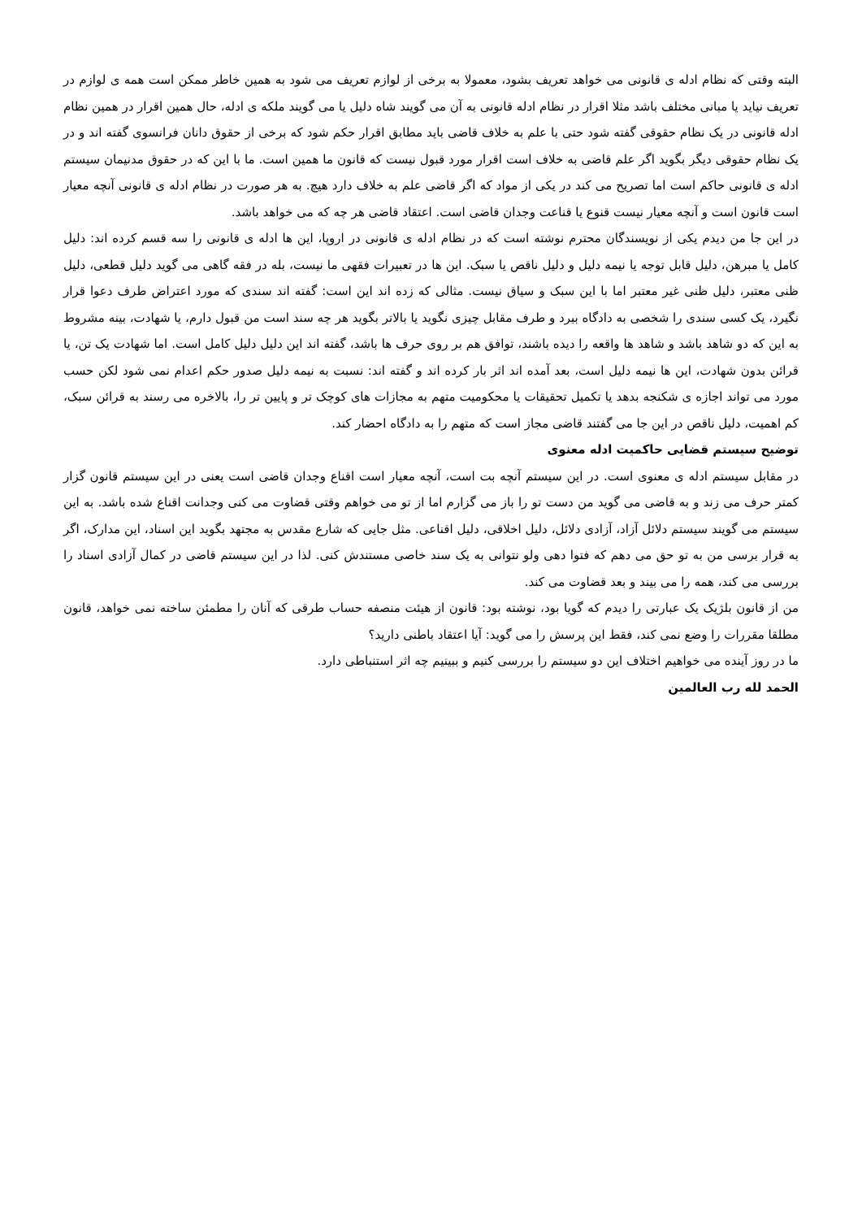البته وقتی که نظام ادله ی قانونی می خواهد تعریف بشود، معمولا به برخی از لوازم تعریف می شود به همین خاطر ممکن است همه ی لوازم در تعریف نیاید یا مبانی مختلف باشد مثلا اقرار در نظام ادله قانونی به آن می گویند شاه دلیل یا می گویند ملکه ی ادله، حال همین اقرار در همین نظام ادله قانونی در یک نظام حقوقی گفته شود حتی با علم به خلاف قاضی باید مطابق اقرار حکم شود که برخی از حقوق دانان فرانسوی گفته اند و در یک نظام حقوقی دیگر بگوید اگر علم قاضی به خلاف است اقرار مورد قبول نیست که قانون ما همین است. ما با این که در حقوق مدنیمان سیستم ادله ی قانونی حاکم است اما تصریح می کند در یکی از مواد که اگر قاضی علم به خلاف دارد هیچ. به هر صورت در نظام ادله ی قانونی آنچه معیار است قانون است و آنچه معیار نیست قنوع یا قناعت وجدان قاضی است. اعتقاد قاضی هر چه که می خواهد باشد.
در این جا من دیدم یکی از نویسندگان محترم نوشته است که در نظام ادله ی قانونی در اروپا، این ها ادله ی قانونی را سه قسم کرده اند: دلیل کامل یا مبرهن، دلیل قابل توجه یا نیمه دلیل و دلیل ناقص یا سبک. این ها در تعبیرات فقهی ما نیست، بله در فقه گاهی می گوید دلیل قطعی، دلیل ظنی معتبر، دلیل ظنی غیر معتبر اما با این سبک و سیاق نیست. مثالی که زده اند این است: گفته اند سندی که مورد اعتراض طرف دعوا قرار نگیرد، یک کسی سندی را شخصی به دادگاه ببرد و طرف مقابل چیزی نگوید یا بالاتر بگوید هر چه سند است من قبول دارم، یا شهادت، بینه مشروط به این که دو شاهد باشد و شاهد ها واقعه را دیده باشند، توافق هم بر روی حرف ها باشد، گفته اند این دلیل دلیل کامل است. اما شهادت یک تن، یا قرائن بدون شهادت، این ها نیمه دلیل است، بعد آمده اند اثر بار کرده اند و گفته اند: نسبت به نیمه دلیل صدور حکم اعدام نمی شود لکن حسب مورد می تواند اجازه ی شکنجه بدهد یا تکمیل تحقیقات یا محکومیت متهم به مجازات های کوچک تر و پایین تر را، بالاخره می رسند به قرائن سبک، کم اهمیت، دلیل ناقص در این جا می گفتند قاضی مجاز است که متهم را به دادگاه احضار کند.
توضیح سیستم قضایی حاکمیت ادله معنوی
در مقابل سیستم ادله ی معنوی است. در این سیستم آنچه بت است، آنچه معیار است اقناع وجدان قاضی است یعنی در این سیستم قانون گزار کمتر حرف می زند و به قاضی می گوید من دست تو را باز می گزارم اما از تو می خواهم وقتی قضاوت می کنی وجدانت اقناع شده باشد. به این سیستم می گویند سیستم دلائل آزاد، آزادی دلائل، دلیل اخلاقی، دلیل اقناعی. مثل جایی که شارع مقدس به مجتهد بگوید این اسناد، این مدارک، اگر به قرار برسی من به تو حق می دهم که فتوا دهی ولو نتوانی به یک سند خاصی مستندش کنی. لذا در این سیستم قاضی در کمال آزادی اسناد را بررسی می کند، همه را می بیند و بعد قضاوت می کند.
من از قانون بلژیک یک عبارتی را دیدم که گویا بود، نوشته بود: قانون از هیئت منصفه حساب طرقی که آنان را مطمئن ساخته نمی خواهد، قانون مطلقا مقررات را وضع نمی کند، فقط این پرسش را می گوید: آیا اعتقاد باطنی دارید؟
ما در روز آینده می خواهیم اختلاف این دو سیستم را بررسی کنیم و ببینیم چه اثر استنباطی دارد.
الحمد لله رب العالمین